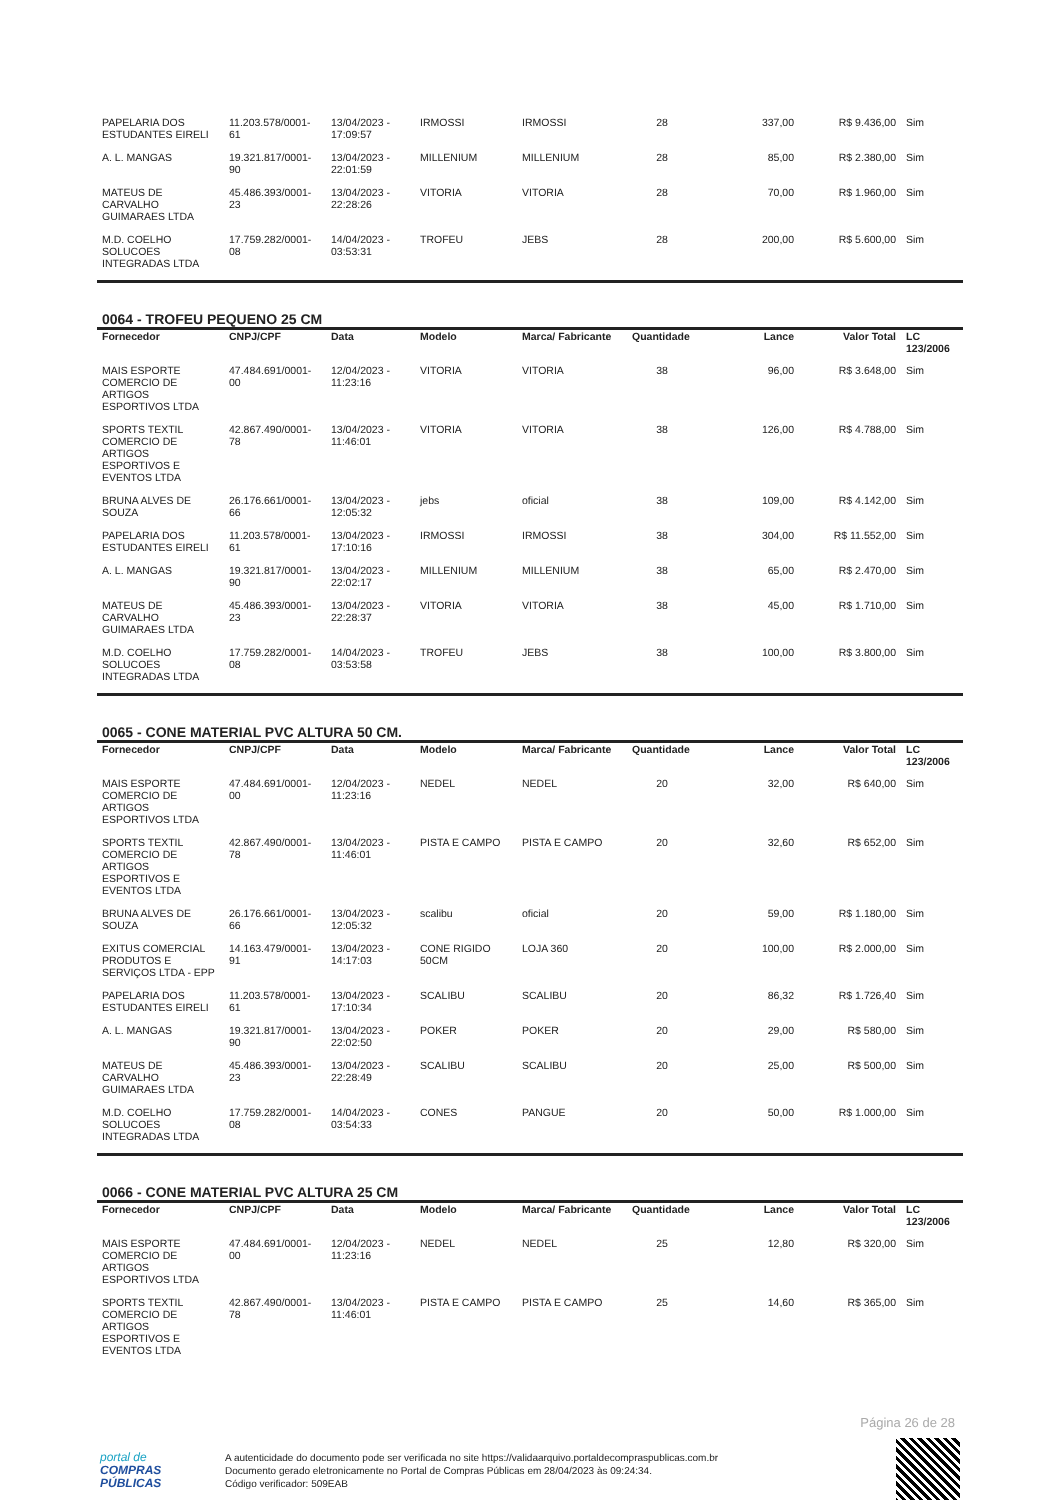| PAPELARIA DOS ESTUDANTES EIRELI | 11.203.578/0001-61 | 13/04/2023 - 17:09:57 | IRMOSSI | IRMOSSI | 28 | 337,00 | R$ 9.436,00 | Sim |
| A. L. MANGAS | 19.321.817/0001-90 | 13/04/2023 - 22:01:59 | MILLENIUM | MILLENIUM | 28 | 85,00 | R$ 2.380,00 | Sim |
| MATEUS DE CARVALHO GUIMARAES LTDA | 45.486.393/0001-23 | 13/04/2023 - 22:28:26 | VITORIA | VITORIA | 28 | 70,00 | R$ 1.960,00 | Sim |
| M.D. COELHO SOLUCOES INTEGRADAS LTDA | 17.759.282/0001-08 | 14/04/2023 - 03:53:31 | TROFEU | JEBS | 28 | 200,00 | R$ 5.600,00 | Sim |
0064 - TROFEU PEQUENO 25 CM
| Fornecedor | CNPJ/CPF | Data | Modelo | Marca/ Fabricante | Quantidade | Lance | Valor Total | LC 123/2006 |
| --- | --- | --- | --- | --- | --- | --- | --- | --- |
| MAIS ESPORTE COMERCIO DE ARTIGOS ESPORTIVOS LTDA | 47.484.691/0001-00 | 12/04/2023 - 11:23:16 | VITORIA | VITORIA | 38 | 96,00 | R$ 3.648,00 | Sim |
| SPORTS TEXTIL COMERCIO DE ARTIGOS ESPORTIVOS E EVENTOS LTDA | 42.867.490/0001-78 | 13/04/2023 - 11:46:01 | VITORIA | VITORIA | 38 | 126,00 | R$ 4.788,00 | Sim |
| BRUNA ALVES DE SOUZA | 26.176.661/0001-66 | 13/04/2023 - 12:05:32 | jebs | oficial | 38 | 109,00 | R$ 4.142,00 | Sim |
| PAPELARIA DOS ESTUDANTES EIRELI | 11.203.578/0001-61 | 13/04/2023 - 17:10:16 | IRMOSSI | IRMOSSI | 38 | 304,00 | R$ 11.552,00 | Sim |
| A. L. MANGAS | 19.321.817/0001-90 | 13/04/2023 - 22:02:17 | MILLENIUM | MILLENIUM | 38 | 65,00 | R$ 2.470,00 | Sim |
| MATEUS DE CARVALHO GUIMARAES LTDA | 45.486.393/0001-23 | 13/04/2023 - 22:28:37 | VITORIA | VITORIA | 38 | 45,00 | R$ 1.710,00 | Sim |
| M.D. COELHO SOLUCOES INTEGRADAS LTDA | 17.759.282/0001-08 | 14/04/2023 - 03:53:58 | TROFEU | JEBS | 38 | 100,00 | R$ 3.800,00 | Sim |
0065 - CONE MATERIAL PVC ALTURA 50 CM.
| Fornecedor | CNPJ/CPF | Data | Modelo | Marca/ Fabricante | Quantidade | Lance | Valor Total | LC 123/2006 |
| --- | --- | --- | --- | --- | --- | --- | --- | --- |
| MAIS ESPORTE COMERCIO DE ARTIGOS ESPORTIVOS LTDA | 47.484.691/0001-00 | 12/04/2023 - 11:23:16 | NEDEL | NEDEL | 20 | 32,00 | R$ 640,00 | Sim |
| SPORTS TEXTIL COMERCIO DE ARTIGOS ESPORTIVOS E EVENTOS LTDA | 42.867.490/0001-78 | 13/04/2023 - 11:46:01 | PISTA E CAMPO | PISTA E CAMPO | 20 | 32,60 | R$ 652,00 | Sim |
| BRUNA ALVES DE SOUZA | 26.176.661/0001-66 | 13/04/2023 - 12:05:32 | scalibu | oficial | 20 | 59,00 | R$ 1.180,00 | Sim |
| EXITUS COMERCIAL PRODUTOS E SERVIÇOS LTDA - EPP | 14.163.479/0001-91 | 13/04/2023 - 14:17:03 | CONE RIGIDO 50CM | LOJA 360 | 20 | 100,00 | R$ 2.000,00 | Sim |
| PAPELARIA DOS ESTUDANTES EIRELI | 11.203.578/0001-61 | 13/04/2023 - 17:10:34 | SCALIBU | SCALIBU | 20 | 86,32 | R$ 1.726,40 | Sim |
| A. L. MANGAS | 19.321.817/0001-90 | 13/04/2023 - 22:02:50 | POKER | POKER | 20 | 29,00 | R$ 580,00 | Sim |
| MATEUS DE CARVALHO GUIMARAES LTDA | 45.486.393/0001-23 | 13/04/2023 - 22:28:49 | SCALIBU | SCALIBU | 20 | 25,00 | R$ 500,00 | Sim |
| M.D. COELHO SOLUCOES INTEGRADAS LTDA | 17.759.282/0001-08 | 14/04/2023 - 03:54:33 | CONES | PANGUE | 20 | 50,00 | R$ 1.000,00 | Sim |
0066 - CONE MATERIAL PVC ALTURA 25 CM
| Fornecedor | CNPJ/CPF | Data | Modelo | Marca/ Fabricante | Quantidade | Lance | Valor Total | LC 123/2006 |
| --- | --- | --- | --- | --- | --- | --- | --- | --- |
| MAIS ESPORTE COMERCIO DE ARTIGOS ESPORTIVOS LTDA | 47.484.691/0001-00 | 12/04/2023 - 11:23:16 | NEDEL | NEDEL | 25 | 12,80 | R$ 320,00 | Sim |
| SPORTS TEXTIL COMERCIO DE ARTIGOS ESPORTIVOS E EVENTOS LTDA | 42.867.490/0001-78 | 13/04/2023 - 11:46:01 | PISTA E CAMPO | PISTA E CAMPO | 25 | 14,60 | R$ 365,00 | Sim |
Página 26 de 28
portal de
COMPRAS
PÚBLICAS
A autenticidade do documento pode ser verificada no site https://validaarquivo.portaldecompraspublicas.com.br
Documento gerado eletronicamente no Portal de Compras Públicas em 28/04/2023 às 09:24:34.
Código verificador: 509EAB